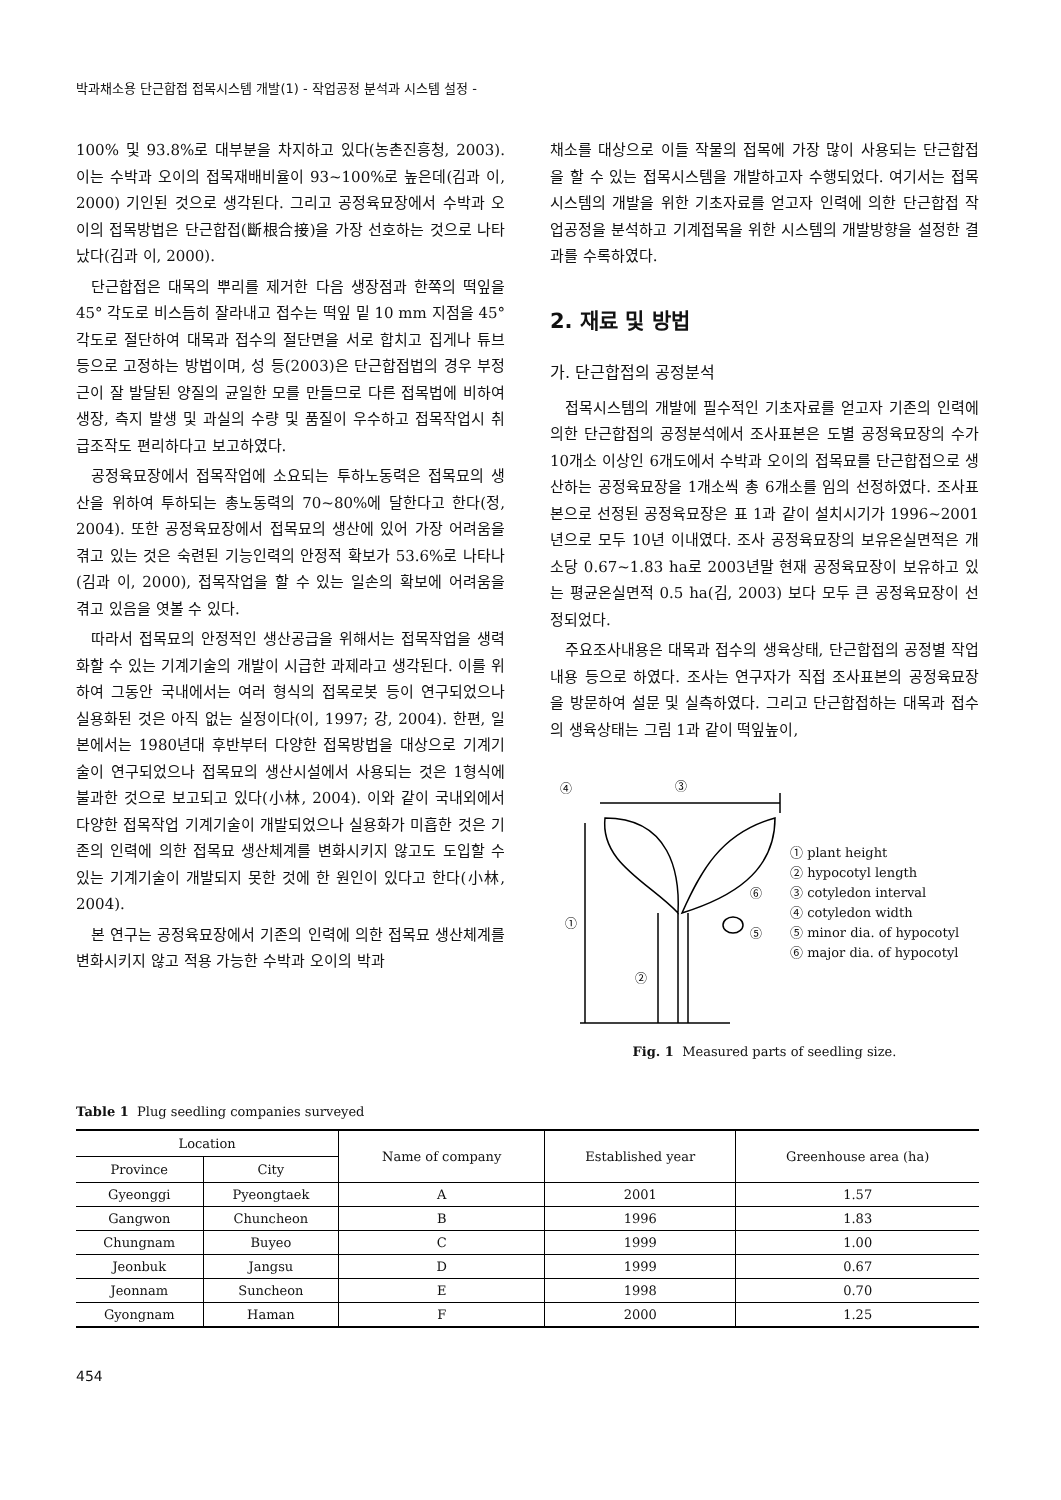박과채소용 단근합접 접목시스템 개발(1) - 작업공정 분석과 시스템 설정 -
100% 및 93.8%로 대부분을 차지하고 있다(농촌진흥청, 2003). 이는 수박과 오이의 접목재배비율이 93~100%로 높은데(김과 이, 2000) 기인된 것으로 생각된다. 그리고 공정육묘장에서 수박과 오이의 접목방법은 단근합접(斷根合接)을 가장 선호하는 것으로 나타났다(김과 이, 2000).
단근합접은 대목의 뿌리를 제거한 다음 생장점과 한쪽의 떡잎을 45° 각도로 비스듬히 잘라내고 접수는 떡잎 밑 10 mm 지점을 45° 각도로 절단하여 대목과 접수의 절단면을 서로 합치고 집게나 튜브 등으로 고정하는 방법이며, 성 등(2003)은 단근합접법의 경우 부정근이 잘 발달된 양질의 균일한 모를 만들므로 다른 접목법에 비하여 생장, 측지 발생 및 과실의 수량 및 품질이 우수하고 접목작업시 취급조작도 편리하다고 보고하였다.
공정육묘장에서 접목작업에 소요되는 투하노동력은 접목묘의 생산을 위하여 투하되는 총노동력의 70~80%에 달한다고 한다(정, 2004). 또한 공정육묘장에서 접목묘의 생산에 있어 가장 어려움을 겪고 있는 것은 숙련된 기능인력의 안정적 확보가 53.6%로 나타나(김과 이, 2000), 접목작업을 할 수 있는 일손의 확보에 어려움을 겪고 있음을 엿볼 수 있다.
따라서 접목묘의 안정적인 생산공급을 위해서는 접목작업을 생력화할 수 있는 기계기술의 개발이 시급한 과제라고 생각된다. 이를 위하여 그동안 국내에서는 여러 형식의 접목로봇 등이 연구되었으나 실용화된 것은 아직 없는 실정이다(이, 1997; 강, 2004). 한편, 일본에서는 1980년대 후반부터 다양한 접목방법을 대상으로 기계기술이 연구되었으나 접목묘의 생산시설에서 사용되는 것은 1형식에 불과한 것으로 보고되고 있다(小林, 2004). 이와 같이 국내외에서 다양한 접목작업 기계기술이 개발되었으나 실용화가 미흡한 것은 기존의 인력에 의한 접목묘 생산체계를 변화시키지 않고도 도입할 수 있는 기계기술이 개발되지 못한 것에 한 원인이 있다고 한다(小林, 2004).
본 연구는 공정육묘장에서 기존의 인력에 의한 접목묘 생산체계를 변화시키지 않고 적용 가능한 수박과 오이의 박과
채소를 대상으로 이들 작물의 접목에 가장 많이 사용되는 단근합접을 할 수 있는 접목시스템을 개발하고자 수행되었다. 여기서는 접목시스템의 개발을 위한 기초자료를 얻고자 인력에 의한 단근합접 작업공정을 분석하고 기계접목을 위한 시스템의 개발방향을 설정한 결과를 수록하였다.
2. 재료 및 방법
가. 단근합접의 공정분석
접목시스템의 개발에 필수적인 기초자료를 얻고자 기존의 인력에 의한 단근합접의 공정분석에서 조사표본은 도별 공정육묘장의 수가 10개소 이상인 6개도에서 수박과 오이의 접목묘를 단근합접으로 생산하는 공정육묘장을 1개소씩 총 6개소를 임의 선정하였다. 조사표본으로 선정된 공정육묘장은 표 1과 같이 설치시기가 1996~2001년으로 모두 10년 이내였다. 조사 공정육묘장의 보유온실면적은 개소당 0.67~1.83 ha로 2003년말 현재 공정육묘장이 보유하고 있는 평균온실면적 0.5 ha(김, 2003) 보다 모두 큰 공정육묘장이 선정되었다.
주요조사내용은 대목과 접수의 생육상태, 단근합접의 공정별 작업내용 등으로 하였다. 조사는 연구자가 직접 조사표본의 공정육묘장을 방문하여 설문 및 실측하였다. 그리고 단근합접하는 대목과 접수의 생육상태는 그림 1과 같이 떡잎높이,
③
④
①
②
⑥
⑤
① plant height
② hypocotyl length
③ cotyledon interval
④ cotyledon width
⑤ minor dia. of hypocotyl
⑥ major dia. of hypocotyl
Fig. 1 Measured parts of seedling size.
Table 1 Plug seedling companies surveyed
| Location | | Name of company | Established year | Greenhouse area (ha) |
| --- | --- | --- | --- | --- |
| Province | City | | | |
| Gyeonggi | Pyeongtaek | A | 2001 | 1.57 |
| Gangwon | Chuncheon | B | 1996 | 1.83 |
| Chungnam | Buyeo | C | 1999 | 1.00 |
| Jeonbuk | Jangsu | D | 1999 | 0.67 |
| Jeonnam | Suncheon | E | 1998 | 0.70 |
| Gyongnam | Haman | F | 2000 | 1.25 |
454